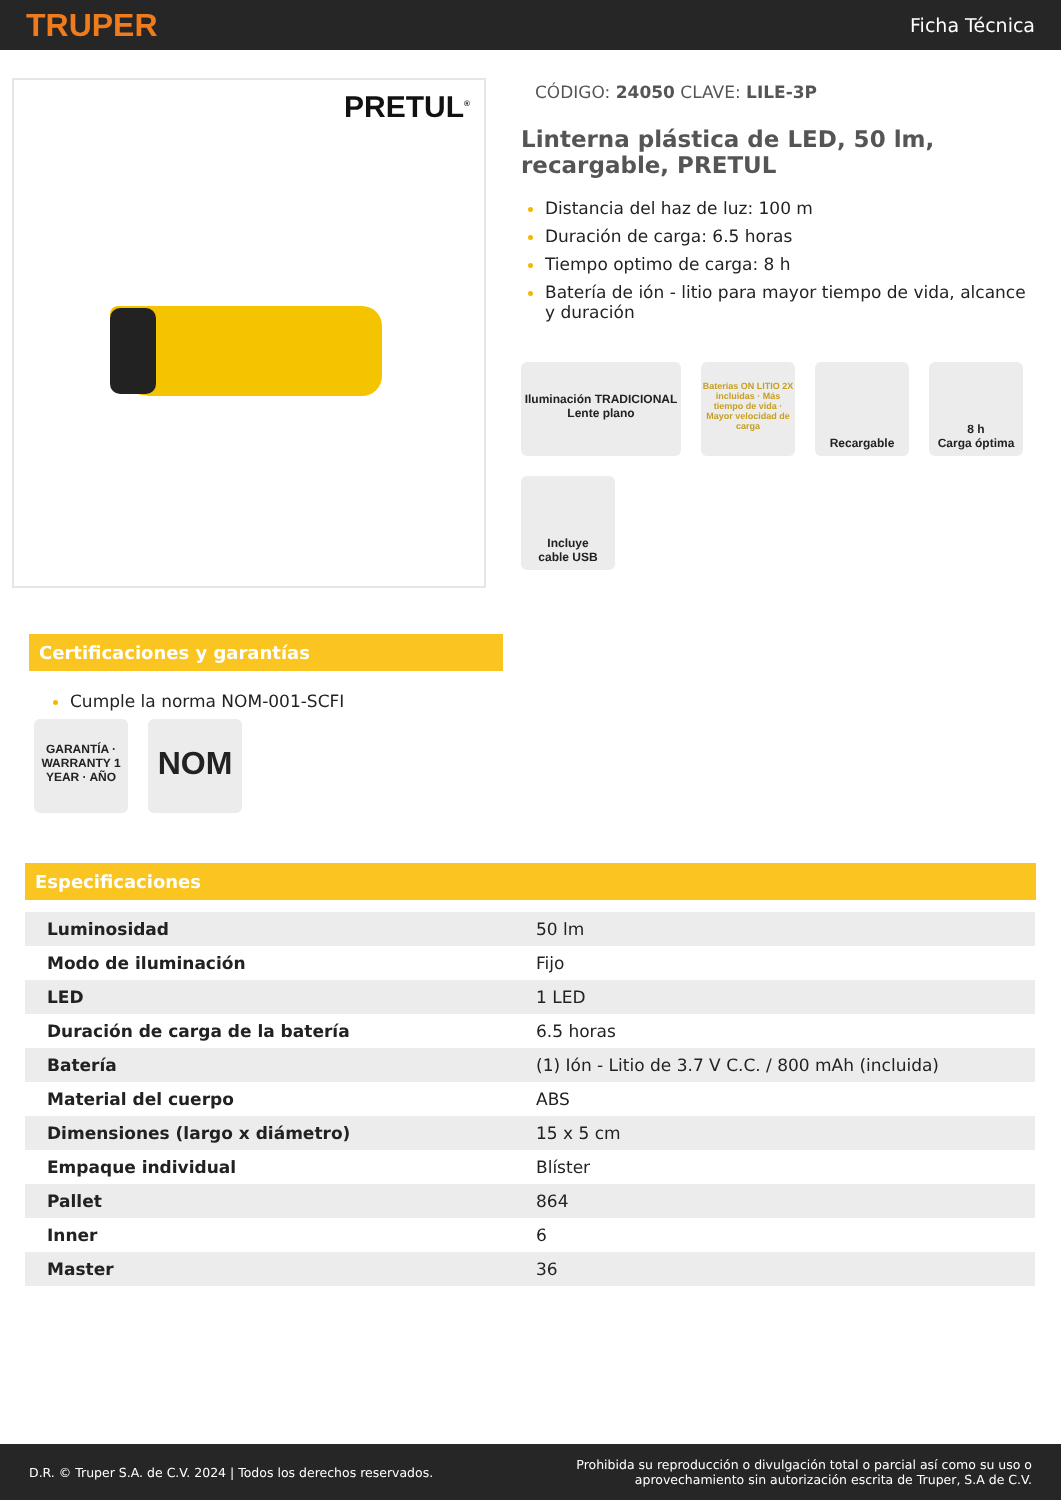TRUPER
Ficha Técnica
PRETUL<sup>®</sup>
CÓDIGO: 24050 CLAVE: LILE-3P
Linterna plástica de LED, 50 lm, recargable, PRETUL
Distancia del haz de luz: 100 m
Duración de carga: 6.5 horas
Tiempo optimo de carga: 8 h
Batería de ión - litio para mayor tiempo de vida, alcance y duración
Iluminación TRADICIONAL Lente plano
Baterías ON LITIO 2X incluidas · Más tiempo de vida · Mayor velocidad de carga
Recargable
8 h
Carga óptima
Incluye
cable USB
Certificaciones y garantías
Cumple la norma NOM-001-SCFI
GARANTÍA · WARRANTY 1 YEAR · AÑO
NOM
Especificaciones
| Luminosidad | 50 lm |
| Modo de iluminación | Fijo |
| LED | 1 LED |
| Duración de carga de la batería | 6.5 horas |
| Batería | (1) Ión - Litio de 3.7 V C.C. / 800 mAh (incluida) |
| Material del cuerpo | ABS |
| Dimensiones (largo x diámetro) | 15 x 5 cm |
| Empaque individual | Blíster |
| Pallet | 864 |
| Inner | 6 |
| Master | 36 |
D.R. © Truper S.A. de C.V. 2024 | Todos los derechos reservados.
Prohibida su reproducción o divulgación total o parcial así como su uso o
aprovechamiento sin autorización escrita de Truper, S.A de C.V.